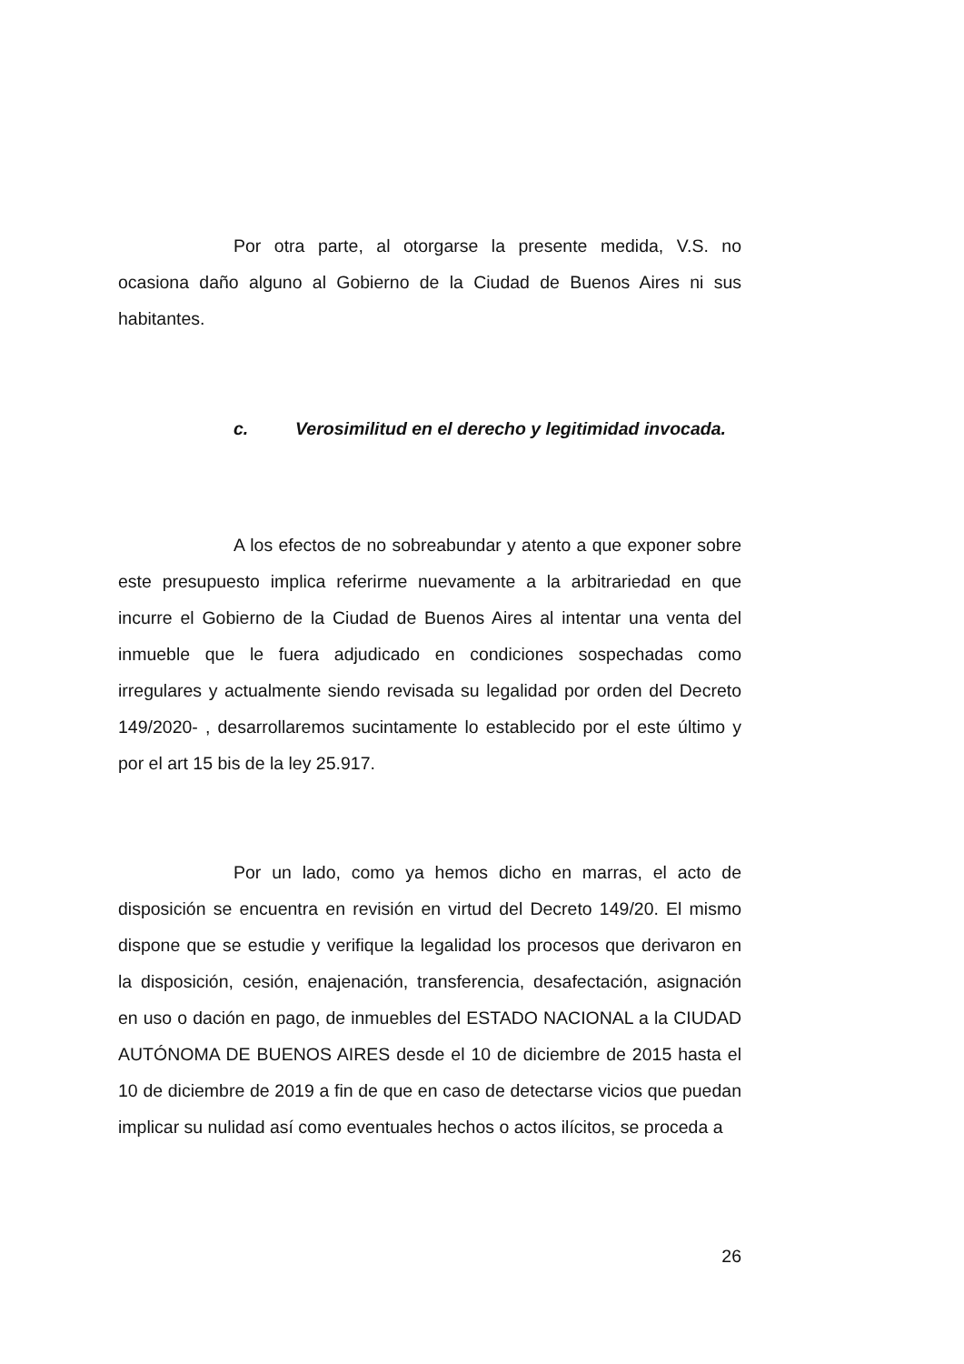Por otra parte, al otorgarse la presente medida, V.S. no ocasiona daño alguno al Gobierno de la Ciudad de Buenos Aires ni sus habitantes.
c. Verosimilitud en el derecho y legitimidad invocada.
A los efectos de no sobreabundar y atento a que exponer sobre este presupuesto implica referirme nuevamente a la arbitrariedad en que incurre el Gobierno de la Ciudad de Buenos Aires al intentar una venta del inmueble que le fuera adjudicado en condiciones sospechadas como irregulares y actualmente siendo revisada su legalidad por orden del Decreto 149/2020- , desarrollaremos sucintamente lo establecido por el este último y por el art 15 bis de la ley 25.917.
Por un lado, como ya hemos dicho en marras, el acto de disposición se encuentra en revisión en virtud del Decreto 149/20. El mismo dispone que se estudie y verifique la legalidad los procesos que derivaron en la disposición, cesión, enajenación, transferencia, desafectación, asignación en uso o dación en pago, de inmuebles del ESTADO NACIONAL a la CIUDAD AUTÓNOMA DE BUENOS AIRES desde el 10 de diciembre de 2015 hasta el 10 de diciembre de 2019 a fin de que en caso de detectarse vicios que puedan implicar su nulidad así como eventuales hechos o actos ilícitos, se proceda a
26